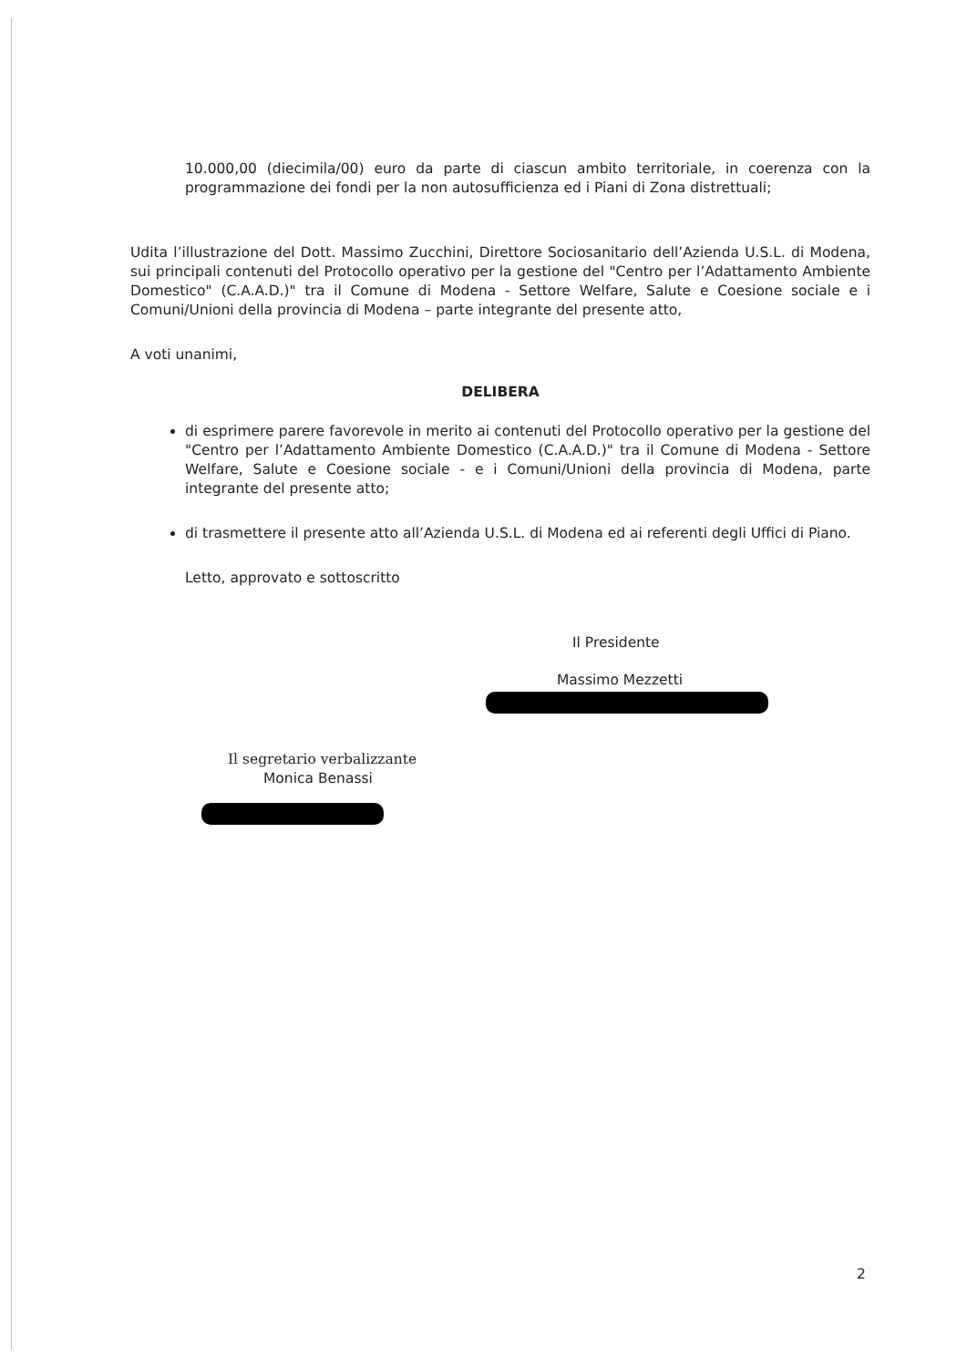10.000,00 (diecimila/00) euro da parte di ciascun ambito territoriale, in coerenza con la programmazione dei fondi per la non autosufficienza ed i Piani di Zona distrettuali;
Udita l’illustrazione del Dott. Massimo Zucchini, Direttore Sociosanitario dell’Azienda U.S.L. di Modena, sui principali contenuti del Protocollo operativo per la gestione del "Centro per l’Adattamento Ambiente Domestico" (C.A.A.D.)" tra il Comune di Modena - Settore Welfare, Salute e Coesione sociale e i Comuni/Unioni della provincia di Modena – parte integrante del presente atto,
A voti unanimi,
DELIBERA
di esprimere parere favorevole in merito ai contenuti del Protocollo operativo per la gestione del "Centro per l’Adattamento Ambiente Domestico (C.A.A.D.)" tra il Comune di Modena - Settore Welfare, Salute e Coesione sociale - e i Comuni/Unioni della provincia di Modena, parte integrante del presente atto;
di trasmettere il presente atto all’Azienda U.S.L. di Modena ed ai referenti degli Uffici di Piano.
Letto, approvato e sottoscritto
Il Presidente
Massimo Mezzetti
Il segretario verbalizzante
Monica Benassi
2